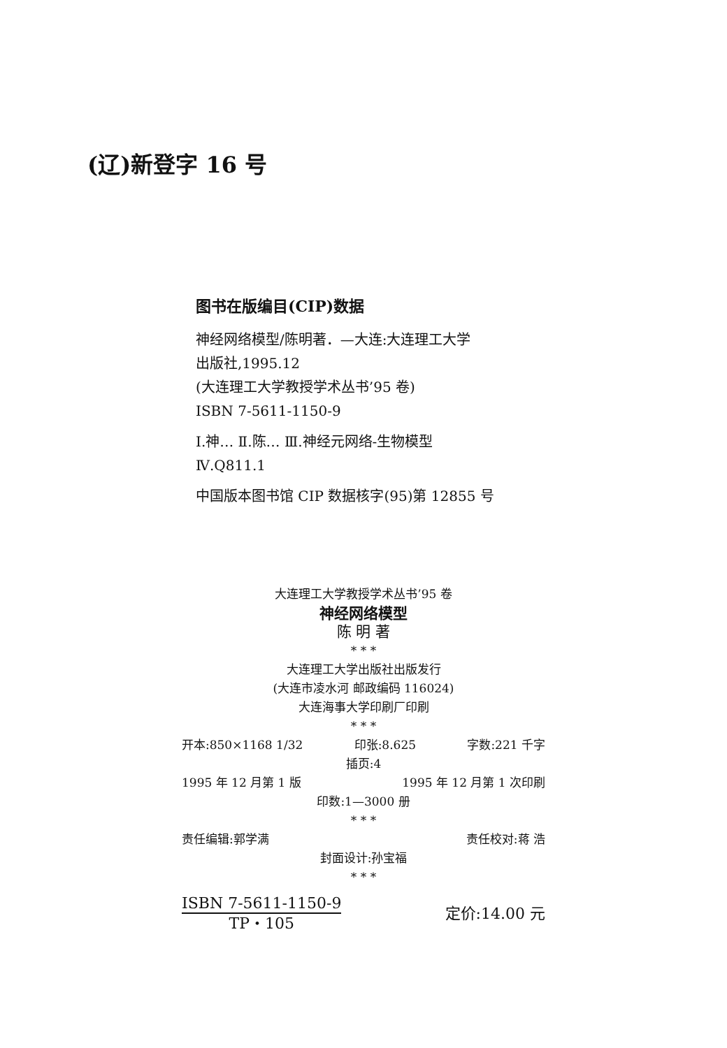(辽)新登字 16 号
图书在版编目(CIP)数据
神经网络模型/陈明著．—大连:大连理工大学
出版社,1995.12
(大连理工大学教授学术丛书’95 卷)
ISBN 7-5611-1150-9
Ⅰ.神… Ⅱ.陈… Ⅲ.神经元网络-生物模型
Ⅳ.Q811.1
中国版本图书馆 CIP 数据核字(95)第 12855 号
大连理工大学教授学术丛书’95 卷
神经网络模型
陈 明 著
* * *
大连理工大学出版社出版发行
(大连市凌水河 邮政编码 116024)
大连海事大学印刷厂印刷
* * *
开本:850×1168 1/32 印张:8.625 字数:221 千字
插页:4
1995 年 12 月第 1 版 1995 年 12 月第 1 次印刷
印数:1—3000 册
* * *
责任编辑:郭学满 责任校对:蒋 浩
封面设计:孙宝福
* * *
ISBN 7-5611-1150-9
TP・105
定价:14.00 元